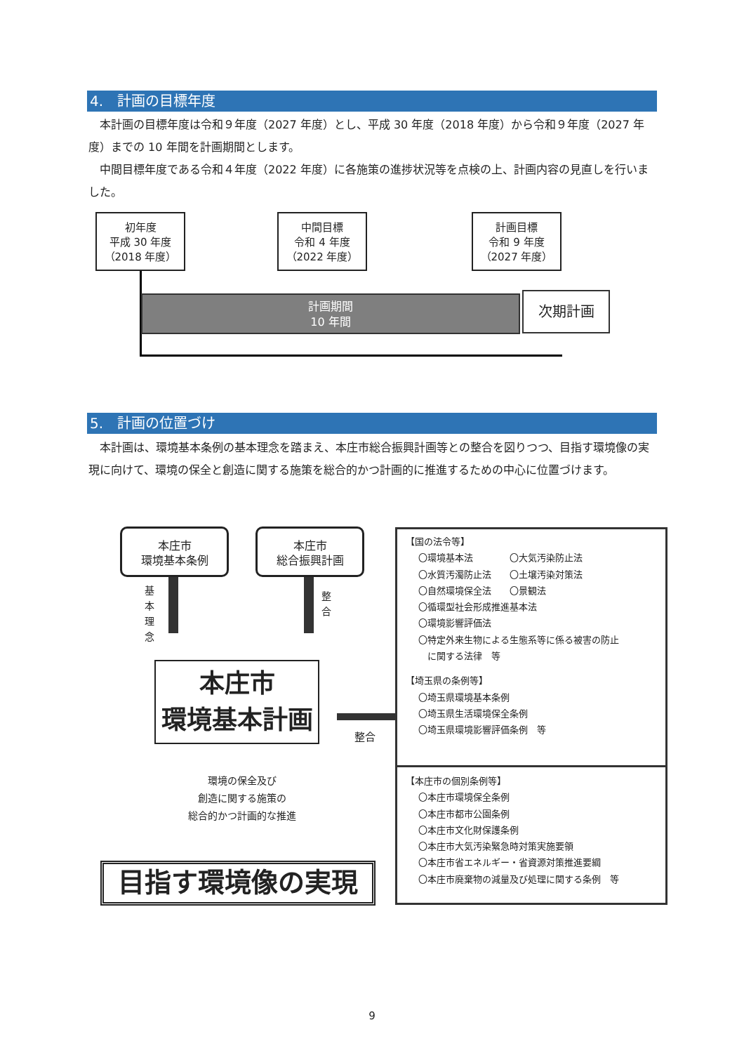4.　計画の目標年度
　本計画の目標年度は令和９年度（2027 年度）とし、平成 30 年度（2018 年度）から令和９年度（2027 年度）までの 10 年間を計画期間とします。
　中間目標年度である令和４年度（2022 年度）に各施策の進捗状況等を点検の上、計画内容の見直しを行いました。
初年度
平成 30 年度
（2018 年度）
中間目標
令和 4 年度
（2022 年度）
計画目標
令和 9 年度
（2027 年度）
計画期間
10 年間
次期計画
5.　計画の位置づけ
　本計画は、環境基本条例の基本理念を踏まえ、本庄市総合振興計画等との整合を図りつつ、目指す環境像の実現に向けて、環境の保全と創造に関する施策を総合的かつ計画的に推進するための中心に位置づけます。
本庄市
環境基本条例
本庄市
総合振興計画
基本理念
整合
本庄市
環境基本計画
整合
環境の保全及び
創造に関する施策の
総合的かつ計画的な推進
目指す環境像の実現
【国の法令等】
〇環境基本法　　　　〇大気汚染防止法
〇水質汚濁防止法　　〇土壌汚染対策法
〇自然環境保全法　　〇景観法
〇循環型社会形成推進基本法
〇環境影響評価法
〇特定外来生物による生態系等に係る被害の防止
　に関する法律　等
【埼玉県の条例等】
〇埼玉県環境基本条例
〇埼玉県生活環境保全条例
〇埼玉県環境影響評価条例　等
【本庄市の個別条例等】
〇本庄市環境保全条例
〇本庄市都市公園条例
〇本庄市文化財保護条例
〇本庄市大気汚染緊急時対策実施要領
〇本庄市省エネルギー・省資源対策推進要綱
〇本庄市廃棄物の減量及び処理に関する条例　等
9